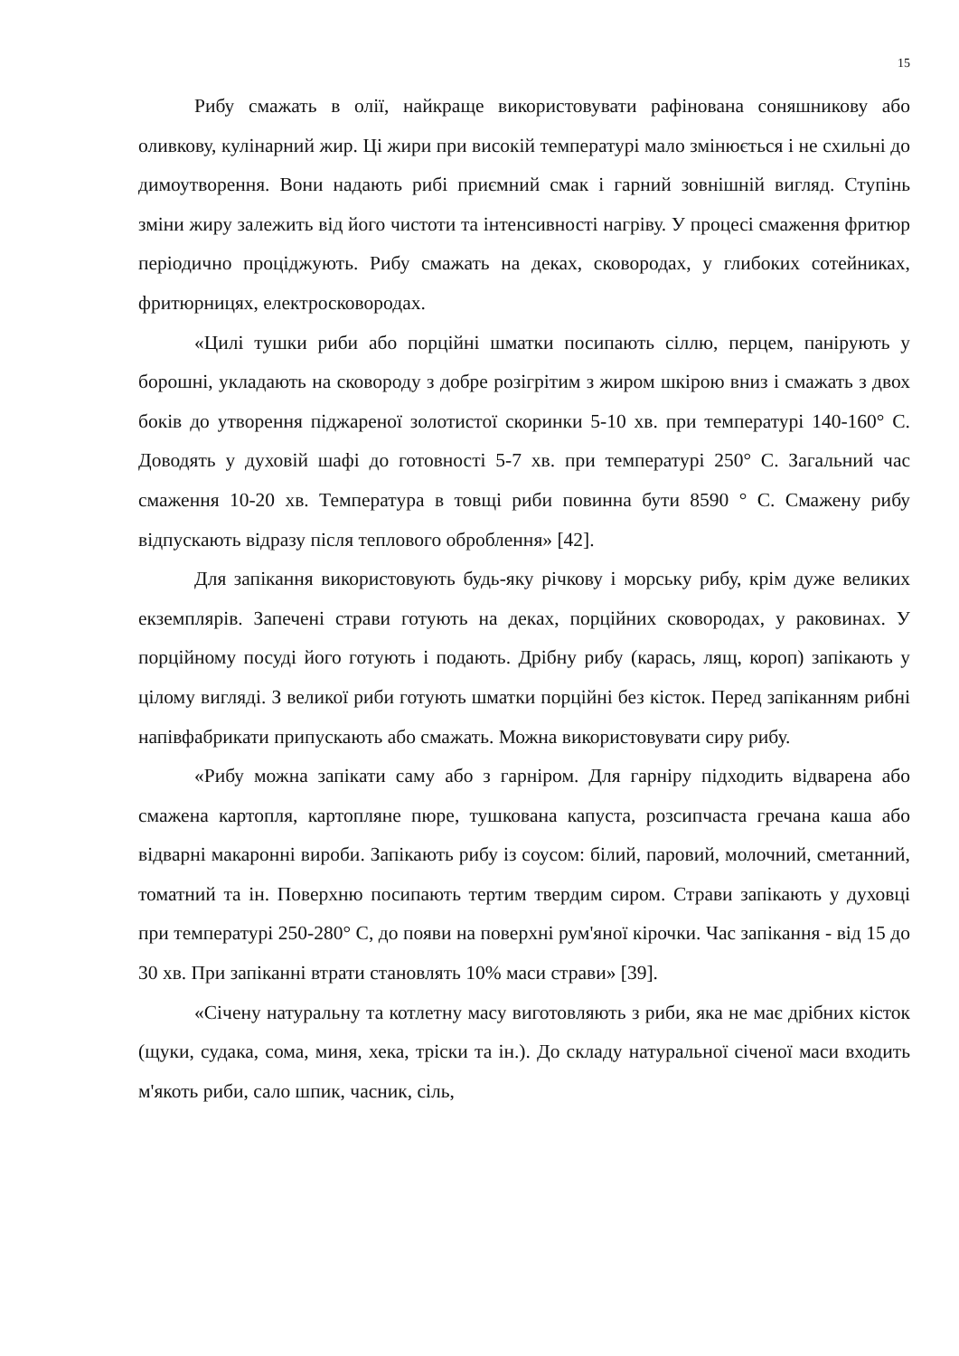15
Рибу смажать в олії, найкраще використовувати рафінована соняшникову або оливкову, кулінарний жир. Ці жири при високій температурі мало змінюється і не схильні до димоутворення. Вони надають рибі приємний смак і гарний зовнішній вигляд. Ступінь зміни жиру залежить від його чистоти та інтенсивності нагріву. У процесі смаження фритюр періодично проціджують. Рибу смажать на деках, сковородах, у глибоких сотейниках, фритюрницях, електросковородах.
«Цилі тушки риби або порційні шматки посипають сіллю, перцем, панірують у борошні, укладають на сковороду з добре розігрітим з жиром шкірою вниз і смажать з двох боків до утворення піджареної золотистої скоринки 5-10 хв. при температурі 140-160° С. Доводять у духовій шафі до готовності 5-7 хв. при температурі 250° С. Загальний час смаження 10-20 хв. Температура в товщі риби повинна бути 8590 ° С. Смажену рибу відпускають відразу після теплового оброблення» [42].
Для запікання використовують будь-яку річкову і морську рибу, крім дуже великих екземплярів. Запечені страви готують на деках, порційних сковородах, у раковинах. У порційному посуді його готують і подають. Дрібну рибу (карась, лящ, короп) запікають у цілому вигляді. З великої риби готують шматки порційні без кісток. Перед запіканням рибні напівфабрикати припускають або смажать. Можна використовувати сиру рибу.
«Рибу можна запікати саму або з гарніром. Для гарніру підходить відварена або смажена картопля, картопляне пюре, тушкована капуста, розсипчаста гречана каша або відварні макаронні вироби. Запікають рибу із соусом: білий, паровий, молочний, сметанний, томатний та ін. Поверхню посипають тертим твердим сиром. Страви запікають у духовці при температурі 250-280° С, до появи на поверхні рум'яної кірочки. Час запікання - від 15 до 30 хв. При запіканні втрати становлять 10% маси страви» [39].
«Січену натуральну та котлетну масу виготовляють з риби, яка не має дрібних кісток (щуки, судака, сома, миня, хека, тріски та ін.). До складу натуральної січеної маси входить м'якоть риби, сало шпик, часник, сіль,